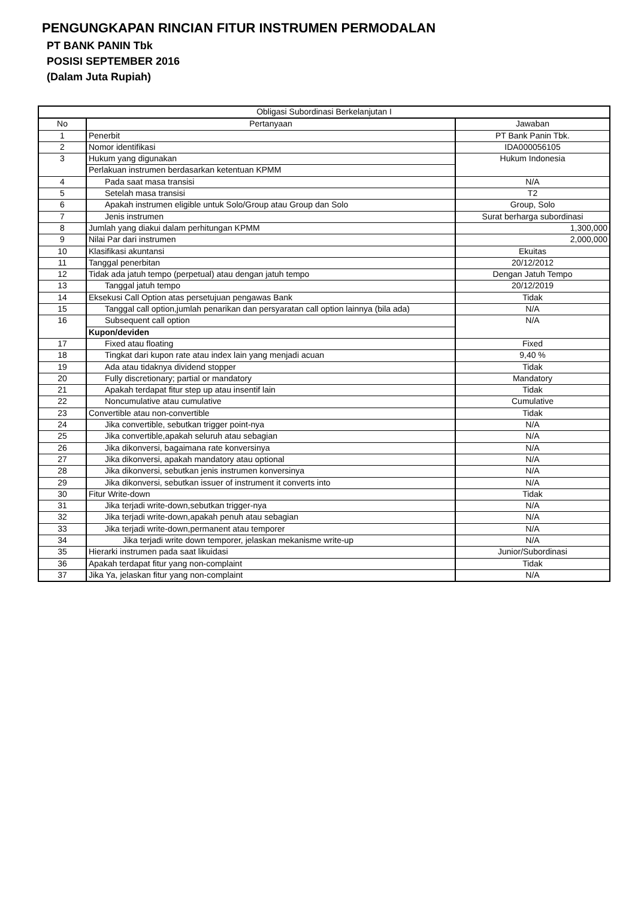PENGUNGKAPAN RINCIAN FITUR INSTRUMEN PERMODALAN
PT BANK PANIN Tbk
POSISI SEPTEMBER 2016
(Dalam Juta Rupiah)
| Obligasi Subordinasi Berkelanjutan I | | |
| --- | --- | --- |
| No | Pertanyaan | Jawaban |
| 1 | Penerbit | PT Bank Panin Tbk. |
| 2 | Nomor identifikasi | IDA000056105 |
| 3 | Hukum yang digunakan | Hukum Indonesia |
| | Perlakuan instrumen berdasarkan ketentuan KPMM | |
| 4 | Pada saat masa transisi | N/A |
| 5 | Setelah masa transisi | T2 |
| 6 | Apakah instrumen eligible untuk Solo/Group atau Group dan Solo | Group, Solo |
| 7 | Jenis instrumen | Surat berharga subordinasi |
| 8 | Jumlah yang diakui dalam perhitungan KPMM | 1,300,000 |
| 9 | Nilai Par dari instrumen | 2,000,000 |
| 10 | Klasifikasi akuntansi | Ekuitas |
| 11 | Tanggal penerbitan | 20/12/2012 |
| 12 | Tidak ada jatuh tempo (perpetual) atau dengan jatuh tempo | Dengan Jatuh Tempo |
| 13 | Tanggal jatuh tempo | 20/12/2019 |
| 14 | Eksekusi Call Option atas persetujuan pengawas Bank | Tidak |
| 15 | Tanggal call option,jumlah penarikan dan persyaratan call option lainnya (bila ada) | N/A |
| 16 | Subsequent call option | N/A |
| | Kupon/deviden | |
| 17 | Fixed atau floating | Fixed |
| 18 | Tingkat dari kupon rate atau index lain yang menjadi acuan | 9,40 % |
| 19 | Ada atau tidaknya dividend stopper | Tidak |
| 20 | Fully discretionary; partial or mandatory | Mandatory |
| 21 | Apakah terdapat fitur step up atau insentif lain | Tidak |
| 22 | Noncumulative atau cumulative | Cumulative |
| 23 | Convertible atau non-convertible | Tidak |
| 24 | Jika convertible, sebutkan trigger point-nya | N/A |
| 25 | Jika convertible,apakah seluruh atau sebagian | N/A |
| 26 | Jika dikonversi, bagaimana rate konversinya | N/A |
| 27 | Jika dikonversi, apakah mandatory atau optional | N/A |
| 28 | Jika dikonversi, sebutkan jenis instrumen konversinya | N/A |
| 29 | Jika dikonversi, sebutkan issuer of instrument it converts into | N/A |
| 30 | Fitur Write-down | Tidak |
| 31 | Jika terjadi write-down,sebutkan trigger-nya | N/A |
| 32 | Jika terjadi write-down,apakah penuh atau sebagian | N/A |
| 33 | Jika terjadi write-down,permanent atau temporer | N/A |
| 34 | Jika terjadi write down temporer, jelaskan mekanisme write-up | N/A |
| 35 | Hierarki instrumen pada saat likuidasi | Junior/Subordinasi |
| 36 | Apakah terdapat fitur yang non-complaint | Tidak |
| 37 | Jika Ya, jelaskan fitur yang non-complaint | N/A |